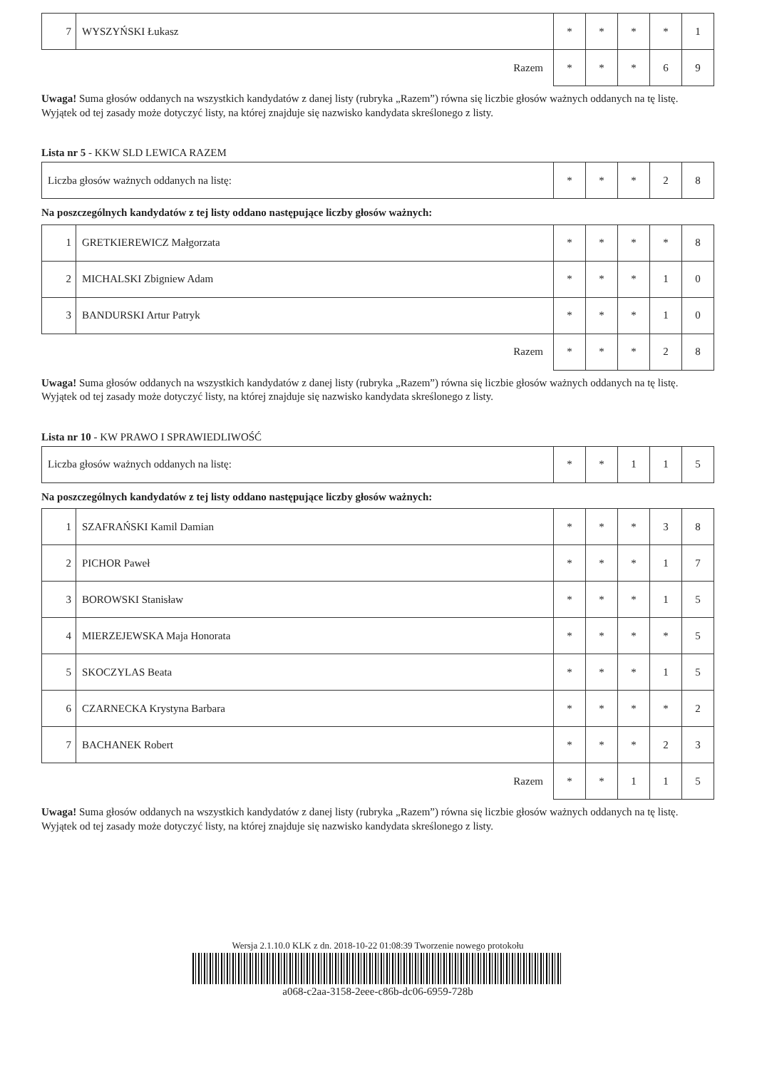| 7 | WYSZYŃSKI Łukasz | * | * | * | * | 1 |
| Razem | | * | * | * | 6 | 9 |
Uwaga! Suma głosów oddanych na wszystkich kandydatów z danej listy (rubryka „Razem”) równa się liczbie głosów ważnych oddanych na tę listę. Wyjątek od tej zasady może dotyczyć listy, na której znajduje się nazwisko kandydata skreślonego z listy.
Lista nr 5 - KKW SLD LEWICA RAZEM
| Liczba głosów ważnych oddanych na listę: | * | * | * | 2 | 8 |
Na poszczególnych kandydatów z tej listy oddano następujące liczby głosów ważnych:
| 1 | GRETKIEREWICZ Małgorzata | * | * | * | * | 8 |
| 2 | MICHALSKI Zbigniew Adam | * | * | * | 1 | 0 |
| 3 | BANDURSKI Artur Patryk | * | * | * | 1 | 0 |
| Razem | | * | * | * | 2 | 8 |
Uwaga! Suma głosów oddanych na wszystkich kandydatów z danej listy (rubryka „Razem”) równa się liczbie głosów ważnych oddanych na tę listę. Wyjątek od tej zasady może dotyczyć listy, na której znajduje się nazwisko kandydata skreślonego z listy.
Lista nr 10 - KW PRAWO I SPRAWIEDLIWOŚĆ
| Liczba głosów ważnych oddanych na listę: | * | * | 1 | 1 | 5 |
Na poszczególnych kandydatów z tej listy oddano następujące liczby głosów ważnych:
| 1 | SZAFRAŃSKI Kamil Damian | * | * | * | 3 | 8 |
| 2 | PICHOR Paweł | * | * | * | 1 | 7 |
| 3 | BOROWSKI Stanisław | * | * | * | 1 | 5 |
| 4 | MIERZEJEWSKA Maja Honorata | * | * | * | * | 5 |
| 5 | SKOCZYLAS Beata | * | * | * | 1 | 5 |
| 6 | CZARNECKA Krystyna Barbara | * | * | * | * | 2 |
| 7 | BACHANEK Robert | * | * | * | 2 | 3 |
| Razem | | * | * | 1 | 1 | 5 |
Uwaga! Suma głosów oddanych na wszystkich kandydatów z danej listy (rubryka „Razem”) równa się liczbie głosów ważnych oddanych na tę listę. Wyjątek od tej zasady może dotyczyć listy, na której znajduje się nazwisko kandydata skreślonego z listy.
Wersja 2.1.10.0 KLK z dn. 2018-10-22 01:08:39 Tworzenie nowego protokołu
a068-c2aa-3158-2eee-c86b-dc06-6959-728b